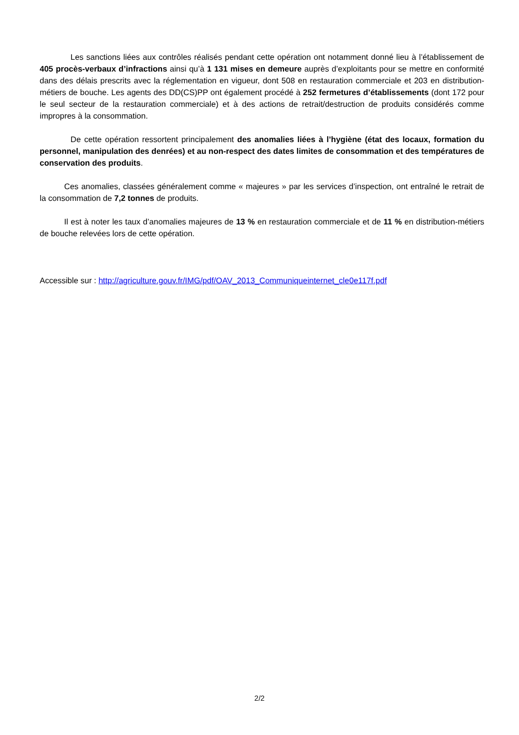Les sanctions liées aux contrôles réalisés pendant cette opération ont notamment donné lieu à l’établissement de 405 procès-verbaux d’infractions ainsi qu’à 1 131 mises en demeure auprès d’exploitants pour se mettre en conformité dans des délais prescrits avec la réglementation en vigueur, dont 508 en restauration commerciale et 203 en distribution-métiers de bouche. Les agents des DD(CS)PP ont également procédé à 252 fermetures d’établissements (dont 172 pour le seul secteur de la restauration commerciale) et à des actions de retrait/destruction de produits considérés comme impropres à la consommation.
De cette opération ressortent principalement des anomalies liées à l’hygiène (état des locaux, formation du personnel, manipulation des denrées) et au non-respect des dates limites de consommation et des températures de conservation des produits.
Ces anomalies, classées généralement comme « majeures » par les services d’inspection, ont entraîné le retrait de la consommation de 7,2 tonnes de produits.
Il est à noter les taux d’anomalies majeures de 13 % en restauration commerciale et de 11 % en distribution-métiers de bouche relevées lors de cette opération.
Accessible sur : http://agriculture.gouv.fr/IMG/pdf/OAV_2013_Communiqueinternet_cle0e117f.pdf
2/2